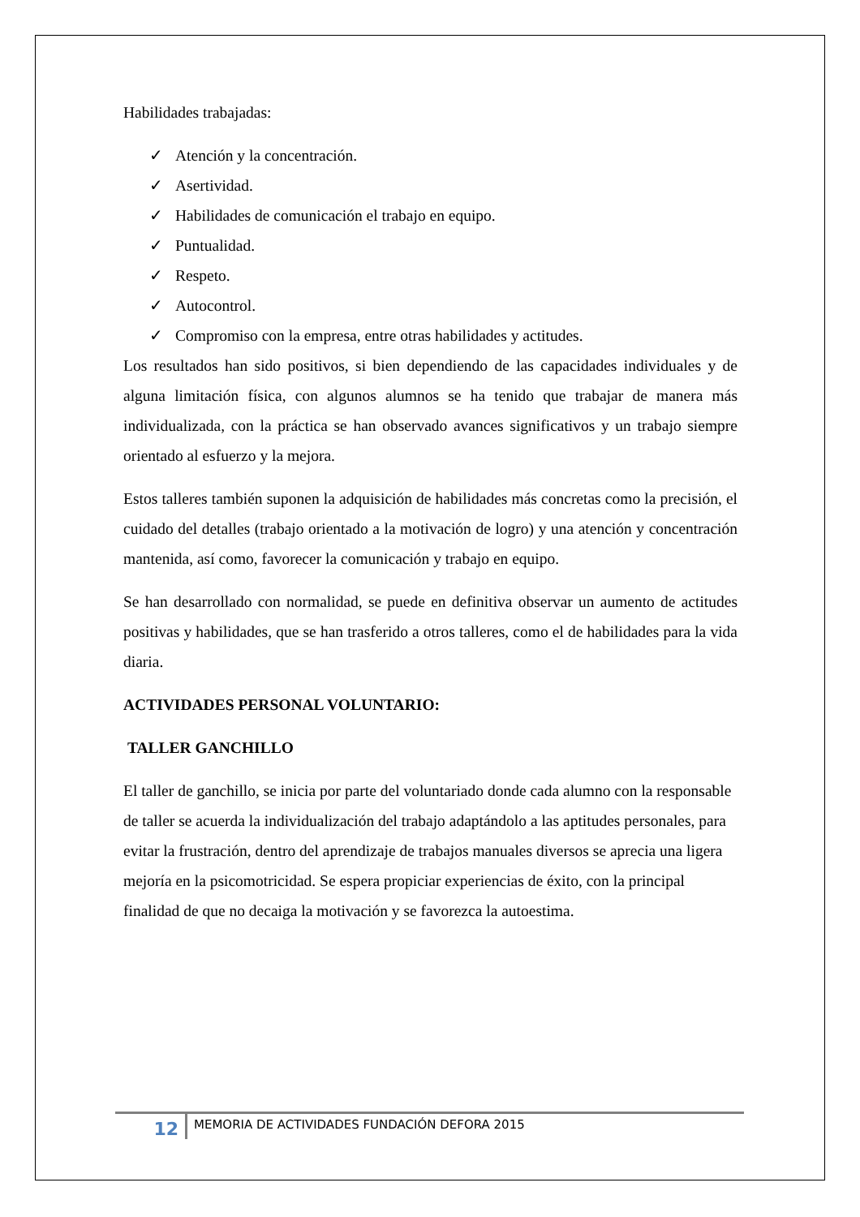Habilidades trabajadas:
✓ Atención y la concentración.
✓ Asertividad.
✓ Habilidades de comunicación el trabajo en equipo.
✓ Puntualidad.
✓ Respeto.
✓ Autocontrol.
✓ Compromiso con la empresa, entre otras habilidades y actitudes.
Los resultados han sido positivos, si bien dependiendo de las capacidades individuales y de alguna limitación física, con algunos alumnos se ha tenido que trabajar de manera más individualizada, con la práctica se han observado avances significativos y un trabajo siempre orientado al esfuerzo y la mejora.
Estos talleres también suponen la adquisición de habilidades más concretas como la precisión, el cuidado del detalles (trabajo orientado a la motivación de logro) y una atención y concentración mantenida, así como, favorecer la comunicación y trabajo en equipo.
Se han desarrollado con normalidad, se puede en definitiva observar un aumento de actitudes positivas y habilidades, que se han trasferido a otros talleres, como el de habilidades para la vida diaria.
ACTIVIDADES PERSONAL VOLUNTARIO:
TALLER GANCHILLO
El taller de ganchillo, se inicia por parte del voluntariado donde cada alumno con la responsable de taller se acuerda la individualización del trabajo adaptándolo a las aptitudes personales, para evitar la frustración, dentro del aprendizaje de trabajos manuales diversos se aprecia una ligera mejoría en la psicomotricidad. Se espera propiciar experiencias de éxito, con la principal finalidad de que no decaiga la motivación y se favorezca la autoestima.
12
MEMORIA DE ACTIVIDADES FUNDACIÓN DEFORA 2015